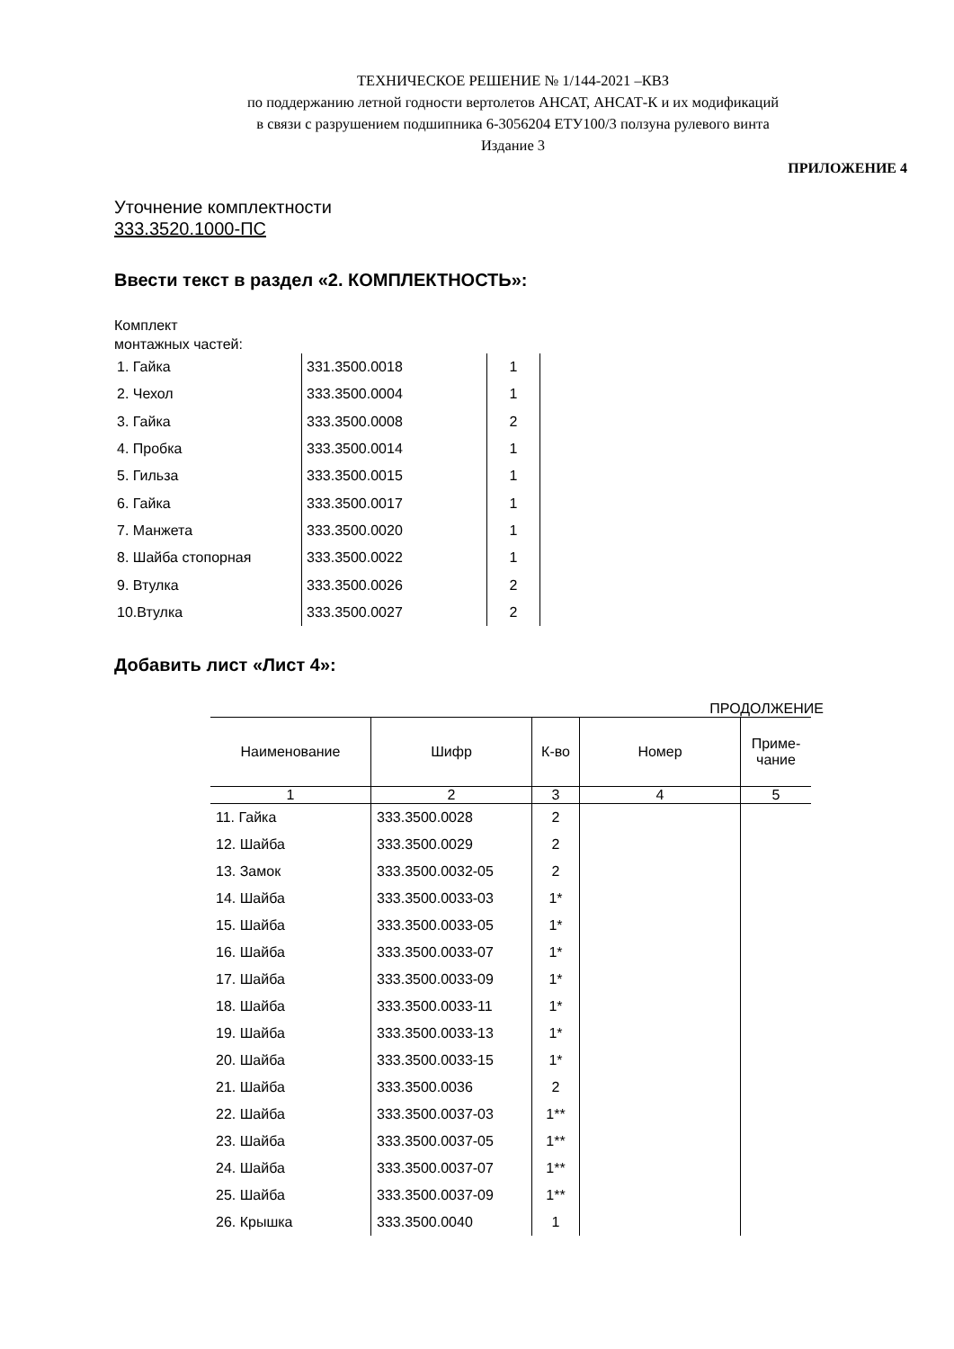ТЕХНИЧЕСКОЕ РЕШЕНИЕ № 1/144-2021 –КВЗ
по поддержанию летной годности вертолетов АНСАТ, АНСАТ-К и их модификаций
в связи с разрушением подшипника 6-3056204 ЕТУ100/3 ползуна рулевого винта
Издание 3
ПРИЛОЖЕНИЕ 4
Уточнение комплектности
333.3520.1000-ПС
Ввести текст в раздел «2. КОМПЛЕКТНОСТЬ»:
Комплект
монтажных частей:
| 1. Гайка | 331.3500.0018 | 1 |
| 2. Чехол | 333.3500.0004 | 1 |
| 3. Гайка | 333.3500.0008 | 2 |
| 4. Пробка | 333.3500.0014 | 1 |
| 5. Гильза | 333.3500.0015 | 1 |
| 6. Гайка | 333.3500.0017 | 1 |
| 7. Манжета | 333.3500.0020 | 1 |
| 8. Шайба стопорная | 333.3500.0022 | 1 |
| 9. Втулка | 333.3500.0026 | 2 |
| 10.Втулка | 333.3500.0027 | 2 |
Добавить лист «Лист 4»:
ПРОДОЛЖЕНИЕ
| Наименование | Шифр | К-во | Номер | Приме- чание |
| --- | --- | --- | --- | --- |
| 1 | 2 | 3 | 4 | 5 |
| 11. Гайка | 333.3500.0028 | 2 | | |
| 12. Шайба | 333.3500.0029 | 2 | | |
| 13. Замок | 333.3500.0032-05 | 2 | | |
| 14. Шайба | 333.3500.0033-03 | 1* | | |
| 15. Шайба | 333.3500.0033-05 | 1* | | |
| 16. Шайба | 333.3500.0033-07 | 1* | | |
| 17. Шайба | 333.3500.0033-09 | 1* | | |
| 18. Шайба | 333.3500.0033-11 | 1* | | |
| 19. Шайба | 333.3500.0033-13 | 1* | | |
| 20. Шайба | 333.3500.0033-15 | 1* | | |
| 21. Шайба | 333.3500.0036 | 2 | | |
| 22. Шайба | 333.3500.0037-03 | 1** | | |
| 23. Шайба | 333.3500.0037-05 | 1** | | |
| 24. Шайба | 333.3500.0037-07 | 1** | | |
| 25. Шайба | 333.3500.0037-09 | 1** | | |
| 26. Крышка | 333.3500.0040 | 1 | | |